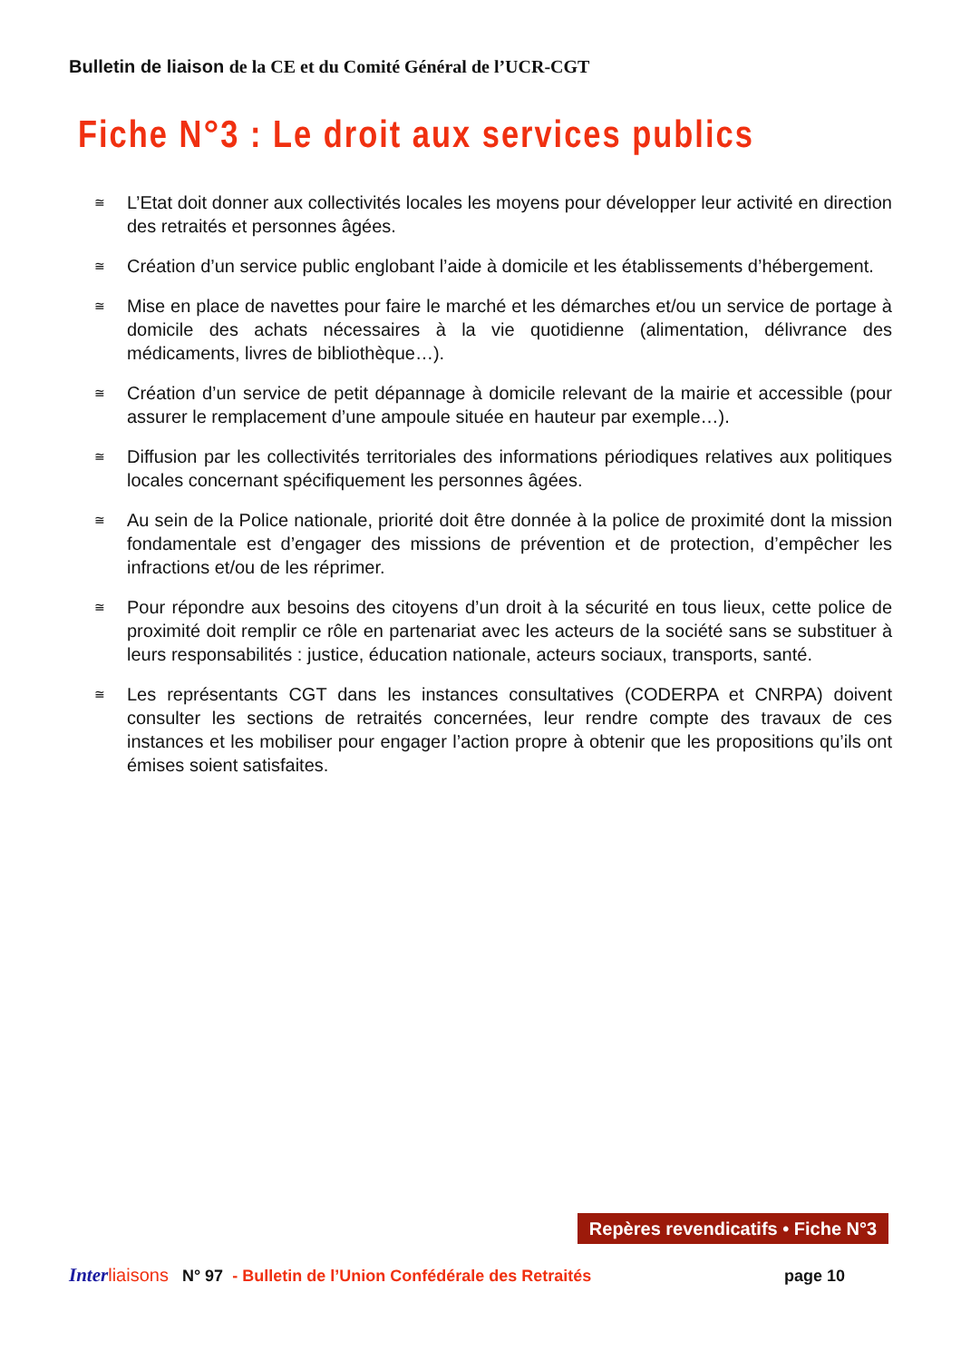Bulletin de liaison de la CE et du Comité Général de l’UCR-CGT
Fiche N°3 : Le droit aux services publics
≅ L’Etat doit donner aux collectivités locales les moyens pour développer leur activité en direction des retraités et personnes âgées.
≅ Création d’un service public englobant l’aide à domicile et les établissements d’hébergement.
≅ Mise en place de navettes pour faire le marché et les démarches et/ou un service de portage à domicile des achats nécessaires à la vie quotidienne (alimentation, délivrance des médicaments, livres de bibliothèque…).
≅ Création d’un service de petit dépannage à domicile relevant de la mairie et accessible (pour assurer le remplacement d’une ampoule située en hauteur par exemple…).
≅ Diffusion par les collectivités territoriales des informations périodiques relatives aux politiques locales concernant spécifiquement les personnes âgées.
≅ Au sein de la Police nationale, priorité doit être donnée à la police de proximité dont la mission fondamentale est d’engager des missions de prévention et de protection, d’empêcher les infractions et/ou de les réprimer.
≅ Pour répondre aux besoins des citoyens d’un droit à la sécurité en tous lieux, cette police de proximité doit remplir ce rôle en partenariat avec les acteurs de la société sans se substituer à leurs responsabilités : justice, éducation nationale, acteurs sociaux, transports, santé.
≅ Les représentants CGT dans les instances consultatives (CODERPA et CNRPA) doivent consulter les sections de retraités concernées, leur rendre compte des travaux de ces instances et les mobiliser pour engager l’action propre à obtenir que les propositions qu’ils ont émises soient satisfaites.
Repères revendicatifs • Fiche N°3
Inter liaisons N° 97 - Bulletin de l’Union Confédérale des Retraités page 10